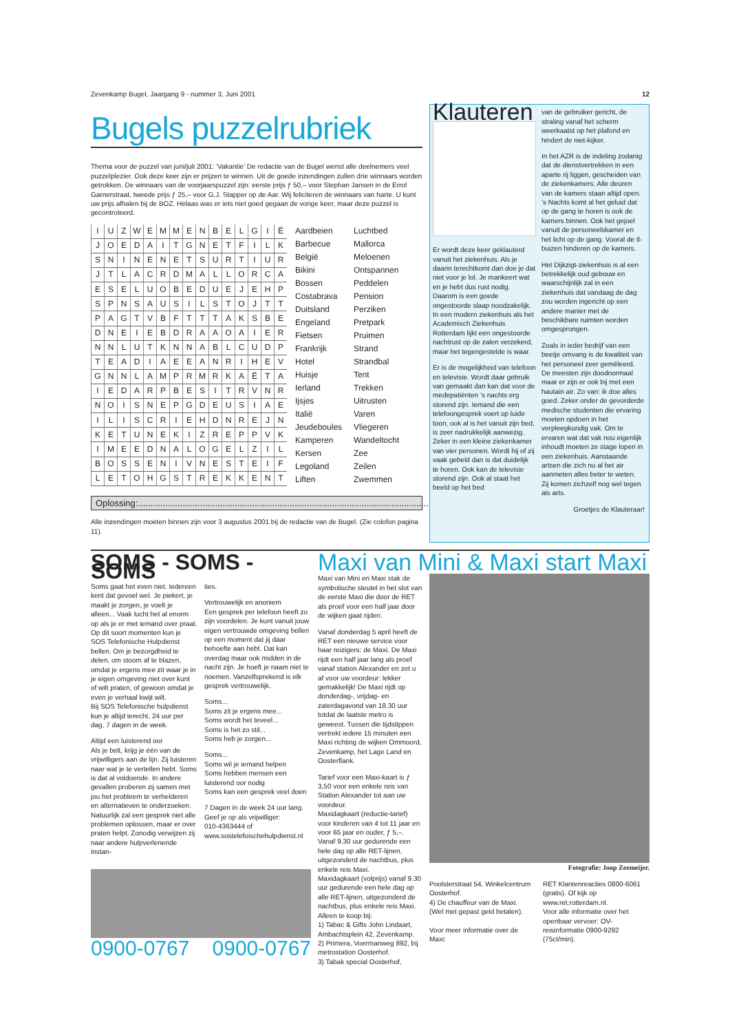Zevenkamp Bugel, Jaargang 9 - nummer 3, Juni 2001 12
Bugels puzzelrubriek
Thema voor de puzzel van juni/juli 2001: ‘Vakantie’ De redactie van de Bugel wenst alle deelnemers veel puzzelplezier. Ook deze keer zijn er prijzen te winnen. Uit de goede inzendingen zullen drie winnaars worden getrokken. De winnaars van de voorjaarspuzzel zijn: eerste prijs ƒ 50,– voor Stephan Jansen in de Errol Garnerstraat, tweede prijs ƒ 25,– voor G.J. Stapper op de Aar. Wij feliciteren de winnaars van harte. U kunt uw prijs afhalen bij de BOZ. Helaas was er iets niet goed gegaan de vorige keer, maar deze puzzel is gecontroleerd.
| I | U | Z | W | E | M | M | E | N | B | E | L | G | I | Ë |
| J | O | E | D | A | I | T | G | N | E | T | F | I | L | K |
| S | N | I | N | E | N | E | T | S | U | R | T | I | U | R |
| J | T | L | A | C | R | D | M | A | L | L | O | R | C | A |
| E | S | E | L | U | O | B | E | D | U | E | J | E | H | P |
| S | P | N | S | A | U | S | I | L | S | T | O | J | T | T |
| P | A | G | T | V | B | F | T | T | T | A | K | S | B | E |
| D | N | E | I | E | B | D | R | A | A | O | A | I | E | R |
| N | N | L | U | T | K | N | N | A | B | L | C | U | D | P |
| T | E | A | D | I | A | E | E | A | N | R | I | H | E | V |
| G | N | N | L | A | M | P | R | M | R | K | A | Ë | T | A |
| I | E | D | A | R | P | B | E | S | I | T | R | V | N | R |
| N | O | I | S | N | E | P | G | D | E | U | S | I | A | E |
| I | L | I | S | C | R | I | E | H | D | N | R | E | J | N |
| K | E | T | U | N | E | K | I | Z | R | E | P | P | V | K |
| I | M | E | E | D | N | A | L | O | G | E | L | Z | I | L |
| B | O | S | S | E | N | I | V | N | E | S | T | E | I | F |
| L | E | T | O | H | G | S | T | R | E | K | K | E | N | T |
Aardbeien Luchtbed Barbecue Mallorca België Meloenen Bikini Ontspannen Bossen Peddelen Costabrava Pension Duitsland Perziken Engeland Pretpark Fietsen Pruimen Frankrijk Strand Hotel Strandbal Huisje Tent Ierland Trekken Ijsjes Uitrusten Italië Varen Jeudeboules Vliegeren Kamperen Wandeltocht Kersen Zee Legoland Zeilen Liften Zwemmen
Oplossing:.......................................................................................................................................
Alle inzendingen moeten binnen zijn voor 3 augustus 2001 bij de redactie van de Bugel. (Zie colofon pagina 11).
Klauteren
Er wordt deze keer geklauterd vanuit het ziekenhuis. Als je daarin terechtkomt dan doe je dat niet voor je lol. Je mankeert wat en je hebt dus rust nodig. Daarom is een goede ongestoorde slaap noodzakelijk. In een modern ziekenhuis als het Academisch Ziekenhuis Rotterdam lijkt een ongestoorde nachtrust op de zalen verzekerd, maar het tegengestelde is waar.
Er is de mogelijkheid van telefoon en televisie. Wordt daar gebruik van gemaakt dan kan dat voor de medepatiënten ’s nachts erg storend zijn. Iemand die een telefoongesprek voert op luide toon, ook al is het vanuit zijn bed, is zeer nadrukkelijk aanwezig. Zeker in een kleine ziekenkamer van vier personen. Wordt hij of zij vaak gebeld dan is dat duidelijk te horen. Ook kan de televisie storend zijn. Ook al staat het beeld op het bed
van de gebruiker gericht, de straling vanaf het scherm weerkaatst op het plafond en hindert de niet-kijker.
In het AZR is de indeling zodanig dat de dienstvertrekken in een aparte rij liggen, gescheiden van de ziekenkamers. Alle deuren van de kamers staan altijd open. ’s Nachts komt al het geluid dat op de gang te horen is ook de kamers binnen. Ook het gejoel vanuit de personeelskamer en het licht op de gang. Vooral de tl-buizen hinderen op de kamers.
Het Dijkzigt-ziekenhuis is al een betrekkelijk oud gebouw en waarschijnlijk zal in een ziekenhuis dat vandaag de dag zou worden ingericht op een andere manier met de beschikbare ruimten worden omgesprongen.
Zoals in ieder bedrijf van een beetje omvang is de kwaliteit van het personeel zeer gemêleerd. De meesten zijn doodnormaal maar er zijn er ook bij met een hautain air. Zo van: ik doe alles goed. Zeker onder de gevorderde medische studenten die ervaring moeten opdoen in het verpleegkundig vak. Om te ervaren wat dat vak nou eigenlijk inhoudt moeten ze stage lopen in een ziekenhuis. Aanstaande artsen die zich nu al het air aanmeten alles beter te weten. Zij komen zichzelf nog wel tegen als arts.
Groetjes de Klauteraar!
SOMS - SOMS - SOMS
Soms gaat het even niet. Iedereen kent dat gevoel wel. Je piekert, je maakt je zorgen, je voelt je alleen... Vaak lucht het al enorm op als je er met iemand over praat.
Op dit soort momenten kun je SOS Telefonische Hulpdienst bellen. Om je bezorgdheid te delen, om stoom af te blazen, omdat je ergens mee zit waar je in je eigen omgeving niet over kunt of wilt praten, of gewoon omdat je even je verhaal kwijt wilt.
Bij SOS Telefonische hulpdienst kun je altijd terecht, 24 uur per dag, 7 dagen in de week.
Altijd een luisterend oor
Als je belt, krijg je één van de vrijwilligers aan de lijn. Zij luisteren naar wat je te vertellen hebt. Soms is dat al voldoende. In andere gevallen proberen zij samen met jou het probleem te verhelderen en alternatieven te onderzoeken. Natuurlijk zal een gesprek niet alle problemen oplossen, maar er over praten helpt. Zonodig verwijzen zij naar andere hulpverlenende instan-
ties.
Vertrouwelijk en anoniem
Een gesprek per telefoon heeft zo zijn voordelen. Je kunt vanuit jouw eigen vertrouwde omgeving bellen op een moment dat jij daar behoefte aan hebt. Dat kan overdag maar ook midden in de nacht zijn. Je hoeft je naam niet te noemen. Vanzelfsprekend is elk gesprek vertrouwelijk.
Soms...
Soms zit je ergens mee...
Soms wordt het teveel...
Soms is het zo stil...
Soms heb je zorgen...
Soms...
Soms wil je iemand helpen
Soms hebben mensen een luisterend oor nodig
Soms kan een gesprek veel doen
7 Dagen in de week 24 uur lang.
Geef je op als vrijwilliger:
010-4363444 of
www.sostelefoischehulpdienst.nl
0900-0767 0900-0767
Maxi van Mini & Maxi start Maxi
Maxi van Mini en Maxi stak de symbolische sleutel in het slot van de eerste Maxi die door de RET als proef voor een half jaar door de wijken gaat rijden.
Vanaf donderdag 5 april heeft de RET een nieuwe service voor haar reizigers: de Maxi. De Maxi rijdt een half jaar lang als proef vanaf station Alexander en zet u af voor uw voordeur: lekker gemakkelijk! De Maxi rijdt op donderdag-, vrijdag- en zaterdagavond van 18.30 uur totdat de laatste metro is geweest. Tussen die tijdstippen vertrekt iedere 15 minuten een Maxi richting de wijken Ommoord, Zevenkamp, het Lage Land en Oosterflank.
Tarief voor een Maxi-kaart is ƒ 3,50 voor een enkele reis van Station Alexander tot aan uw voordeur.
Maxidagkaart (reductie-tarief) voor kinderen van 4 tot 11 jaar en voor 65 jaar en ouder, ƒ 5,–. Vanaf 9.30 uur gedurende een hele dag op alle RET-lijnen, uitgezonderd de nachtbus, plus enkele reis Maxi.
Maxidagkaart (volprijs) vanaf 9.30 uur gedurende een hele dag op alle RET-lijnen, uitgezonderd de nachtbus, plus enkele reis Maxi.
Alleen te koop bij:
1) Tabac & Gifts John Lindaart, Ambachtsplein 42, Zevenkamp.
2) Primera, Voermanweg 892, bij metrostation Oosterhof.
3) Tabak special Oosterhof,
Fotografie: Joop Zeemeijer.
Poolsterstraat 54, Winkelcentrum Oosterhof.
4) De chauffeur van de Maxi.
(Wel met gepast geld betalen).
Voor meer informatie over de Maxi:
RET Klantenreacties 0800-6061 (gratis). Of kijk op www.ret.rotterdam.nl.
Voor alle informatie over het openbaar vervoer: OV-reisinformatie 0900-9292 (75ct/min).